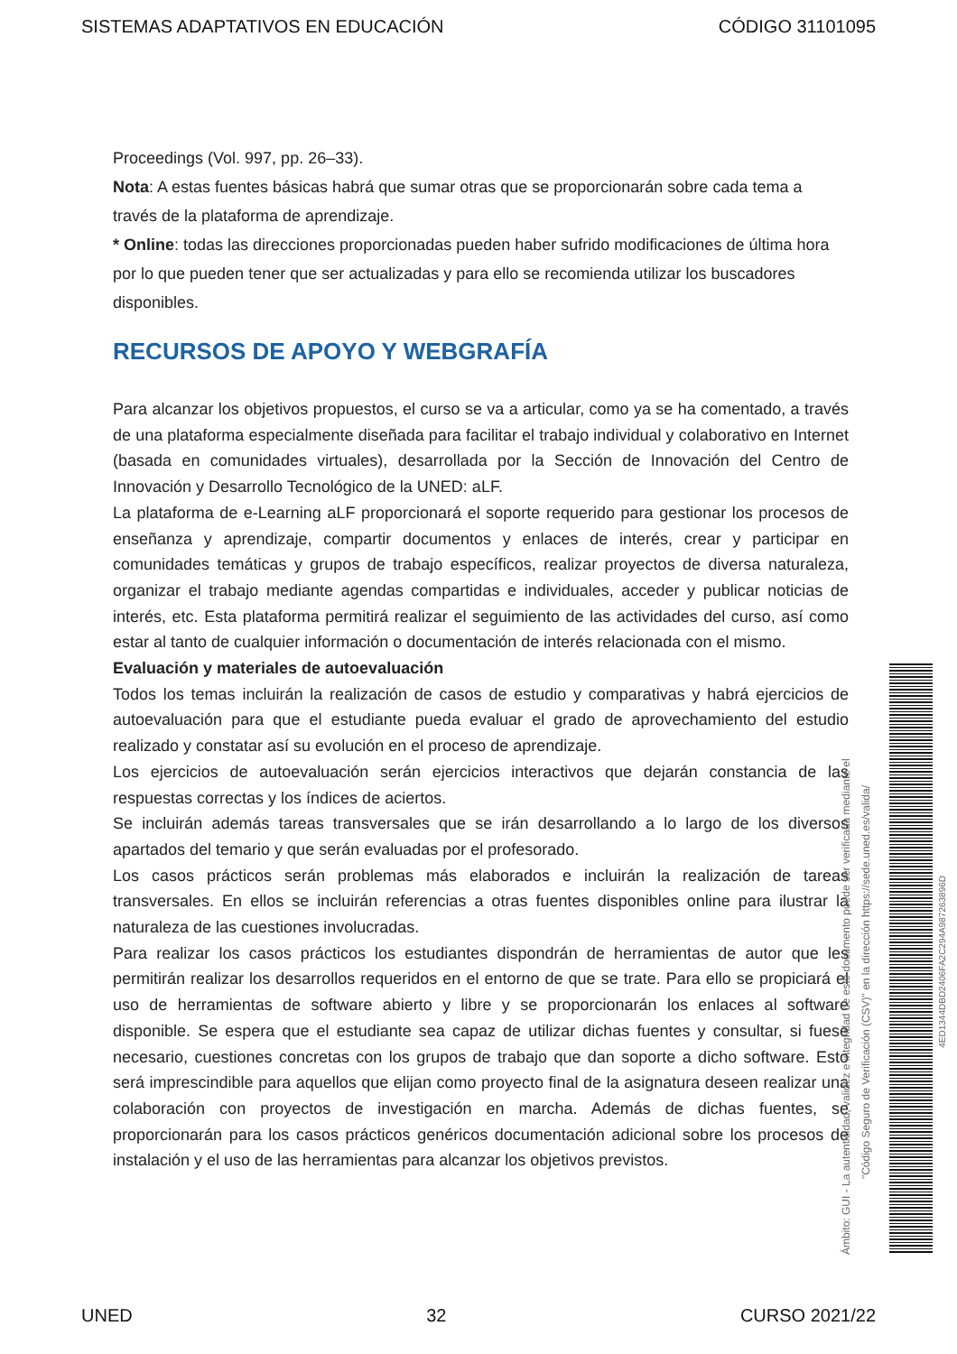SISTEMAS ADAPTATIVOS EN EDUCACIÓN CÓDIGO 31101095
Proceedings (Vol. 997, pp. 26–33).
Nota: A estas fuentes básicas habrá que sumar otras que se proporcionarán sobre cada tema a través de la plataforma de aprendizaje.
* Online: todas las direcciones proporcionadas pueden haber sufrido modificaciones de última hora por lo que pueden tener que ser actualizadas y para ello se recomienda utilizar los buscadores disponibles.
RECURSOS DE APOYO Y WEBGRAFÍA
Para alcanzar los objetivos propuestos, el curso se va a articular, como ya se ha comentado, a través de una plataforma especialmente diseñada para facilitar el trabajo individual y colaborativo en Internet (basada en comunidades virtuales), desarrollada por la Sección de Innovación del Centro de Innovación y Desarrollo Tecnológico de la UNED: aLF.
La plataforma de e-Learning aLF proporcionará el soporte requerido para gestionar los procesos de enseñanza y aprendizaje, compartir documentos y enlaces de interés, crear y participar en comunidades temáticas y grupos de trabajo específicos, realizar proyectos de diversa naturaleza, organizar el trabajo mediante agendas compartidas e individuales, acceder y publicar noticias de interés, etc. Esta plataforma permitirá realizar el seguimiento de las actividades del curso, así como estar al tanto de cualquier información o documentación de interés relacionada con el mismo.
Evaluación y materiales de autoevaluación
Todos los temas incluirán la realización de casos de estudio y comparativas y habrá ejercicios de autoevaluación para que el estudiante pueda evaluar el grado de aprovechamiento del estudio realizado y constatar así su evolución en el proceso de aprendizaje.
Los ejercicios de autoevaluación serán ejercicios interactivos que dejarán constancia de las respuestas correctas y los índices de aciertos.
Se incluirán además tareas transversales que se irán desarrollando a lo largo de los diversos apartados del temario y que serán evaluadas por el profesorado.
Los casos prácticos serán problemas más elaborados e incluirán la realización de tareas transversales. En ellos se incluirán referencias a otras fuentes disponibles online para ilustrar la naturaleza de las cuestiones involucradas.
Para realizar los casos prácticos los estudiantes dispondrán de herramientas de autor que les permitirán realizar los desarrollos requeridos en el entorno de que se trate. Para ello se propiciará el uso de herramientas de software abierto y libre y se proporcionarán los enlaces al software disponible. Se espera que el estudiante sea capaz de utilizar dichas fuentes y consultar, si fuese necesario, cuestiones concretas con los grupos de trabajo que dan soporte a dicho software. Esto será imprescindible para aquellos que elijan como proyecto final de la asignatura deseen realizar una colaboración con proyectos de investigación en marcha. Además de dichas fuentes, se proporcionarán para los casos prácticos genéricos documentación adicional sobre los procesos de instalación y el uso de las herramientas para alcanzar los objetivos previstos.
Ámbito: GUI - La autenticidad, validez e integridad de este documento puede ser verificada mediante el
"Código Seguro de Verificación (CSV)" en la dirección https://sede.uned.es/valida/
4ED1344DBD2406FA2C294A987263896D
UNED 32 CURSO 2021/22